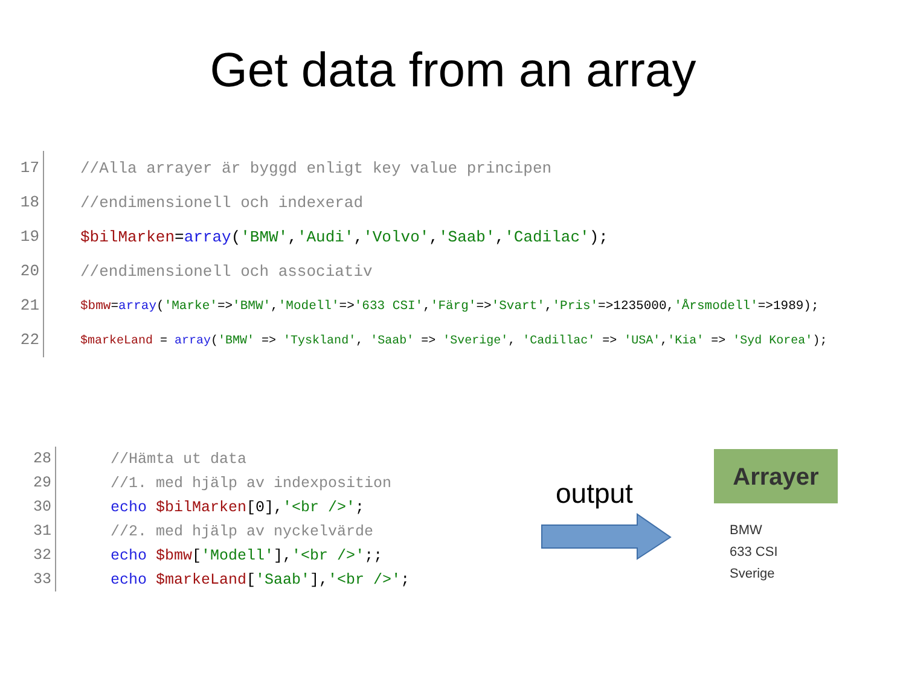Get data from an array
17 //Alla arrayer är byggd enligt key value principen
18 //endimensionell och indexerad
19 $bilMarken=array('BMW','Audi','Volvo','Saab','Cadilac');
20 //endimensionell och associativ
21 $bmw=array('Marke'=>'BMW','Modell'=>'633 CSI','Färg'=>'Svart','Pris'=>1235000,'Årsmodell'=>1989);
22 $markeLand = array('BMW' => 'Tyskland', 'Saab' => 'Sverige', 'Cadillac' => 'USA','Kia' => 'Syd Korea');
28 //Hämta ut data
29 //1. med hjälp av indexposition
30 echo $bilMarken[0],'<br />';
31 //2. med hjälp av nyckelvärde
32 echo $bmw['Modell'],'<br />';;
33 echo $markeLand['Saab'],'<br />';
output
Arrayer
BMW
633 CSI
Sverige